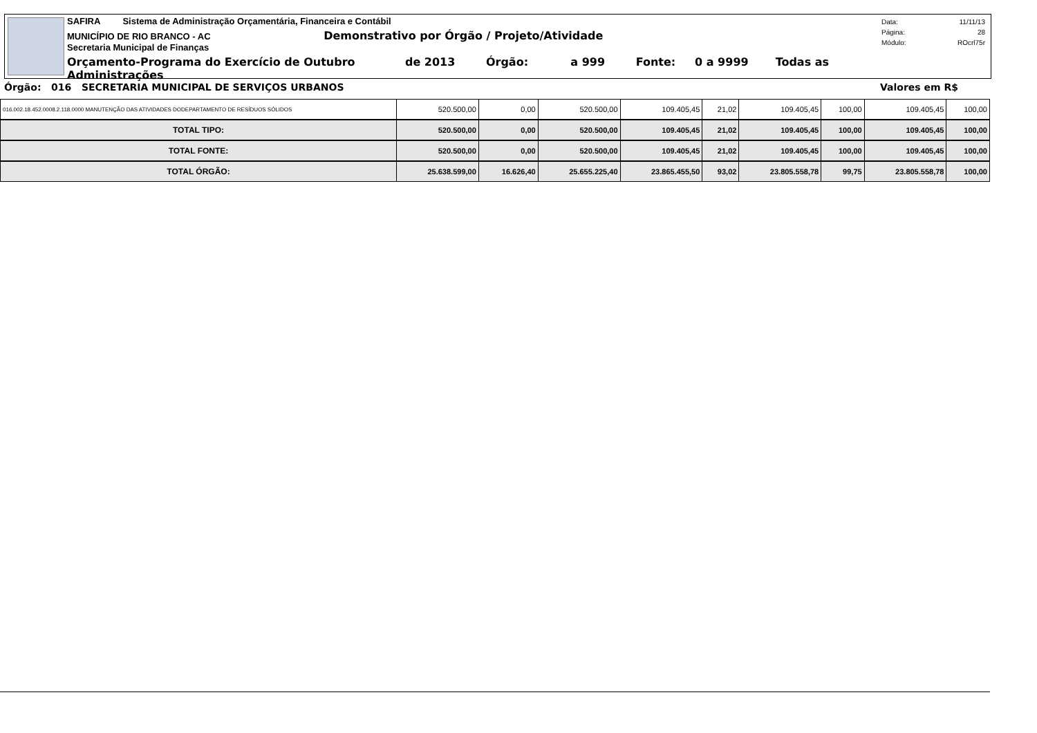SAFIRA Sistema de Administração Orçamentária, Financeira e Contábil
MUNICÍPIO DE RIO BRANCO - AC Demonstrativo por Órgão / Projeto/Atividade
Secretaria Municipal de Finanças
Orçamento-Programa do Exercício de Outubro de 2013 Órgão: a 999 Fonte: 0 a 9999 Todas as Administrações
Data: 11/11/13
Página: 28
Módulo: ROcrl75r
Órgão: 016 SECRETARIA MUNICIPAL DE SERVIÇOS URBANOS Valores em R$
| 016.002.18.452.0008.2.118.0000 MANUTENÇÃO DAS ATIVIDADES DODEPARTAMENTO DE RESÍDUOS SÓLIDOS | 520.500,00 | 0,00 | 520.500,00 | 109.405,45 | 21,02 | 109.405,45 | 100,00 | 109.405,45 | 100,00 |
| TOTAL TIPO: | 520.500,00 | 0,00 | 520.500,00 | 109.405,45 | 21,02 | 109.405,45 | 100,00 | 109.405,45 | 100,00 |
| TOTAL FONTE: | 520.500,00 | 0,00 | 520.500,00 | 109.405,45 | 21,02 | 109.405,45 | 100,00 | 109.405,45 | 100,00 |
| TOTAL ÓRGÃO: | 25.638.599,00 | 16.626,40 | 25.655.225,40 | 23.865.455,50 | 93,02 | 23.805.558,78 | 99,75 | 23.805.558,78 | 100,00 |